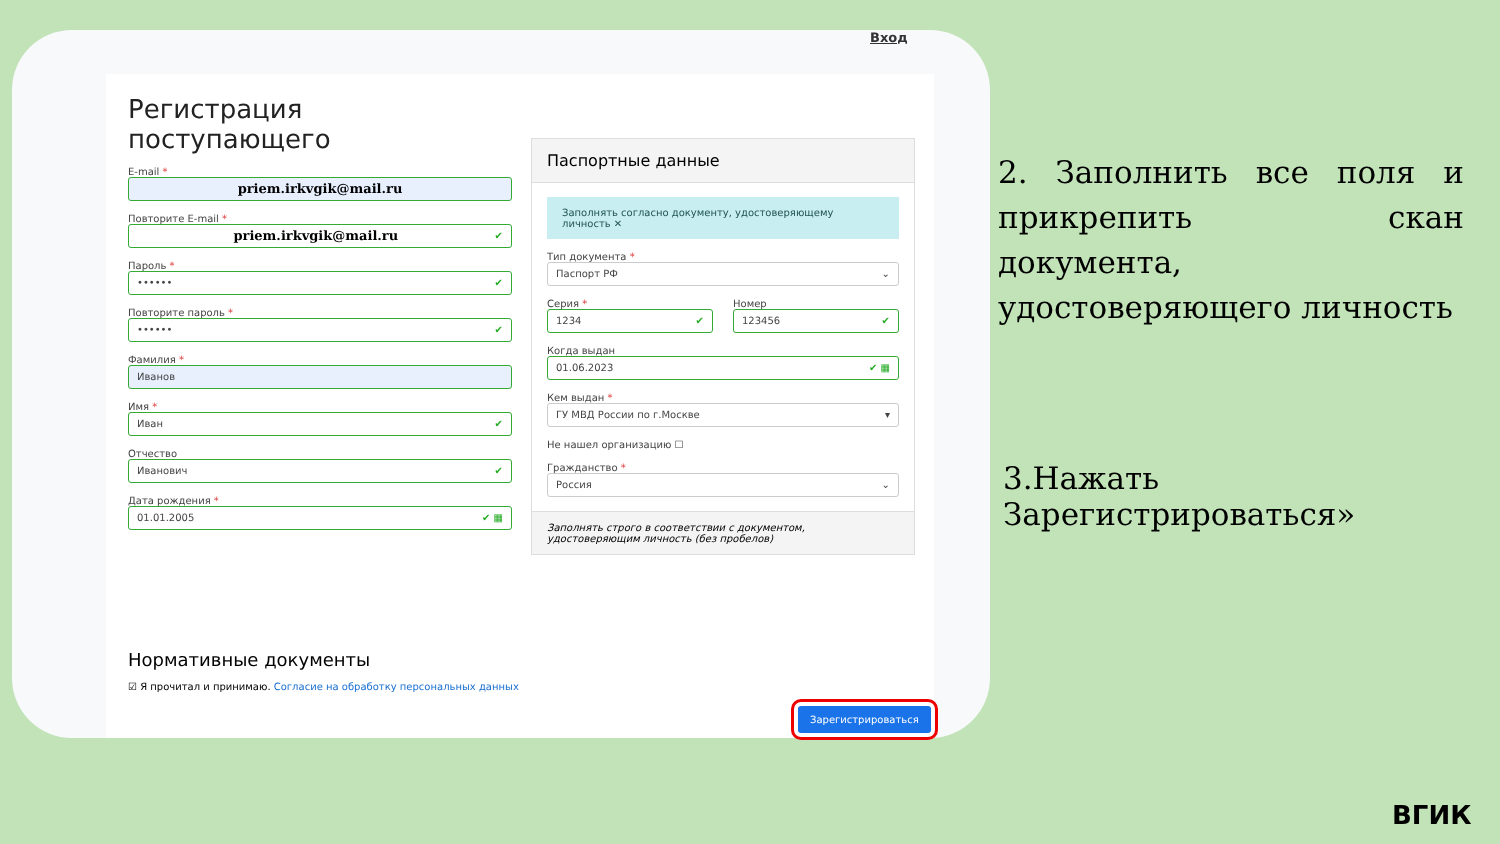Вход
Регистрация поступающего
E-mail *
priem.irkvgik@mail.ru
Повторите E-mail *
priem.irkvgik@mail.ru ✔
Пароль *
•••••• ✔
Повторите пароль *
•••••• ✔
Фамилия *
Иванов
Имя *
Иван ✔
Отчество
Иванович ✔
Дата рождения *
01.01.2005 ✔ ▦
Паспортные данные
Заполнять согласно документу, удостоверяющему личность ✕
Тип документа *
Паспорт РФ ⌄
Серия *
1234 ✔
Номер
123456 ✔
Когда выдан
01.06.2023 ✔ ▦
Кем выдан *
ГУ МВД России по г.Москве ▾
Не нашел организацию ☐
Гражданство *
Россия ⌄
Заполнять строго в соответствии с документом, удостоверяющим личность (без пробелов)
Нормативные документы
☑ Я прочитал и принимаю. Согласие на обработку персональных данных
Зарегистрироваться
2. Заполнить все поля и прикрепить скан документа, удостоверяющего личность
3.Нажать Зарегистрироваться»
ВГИК